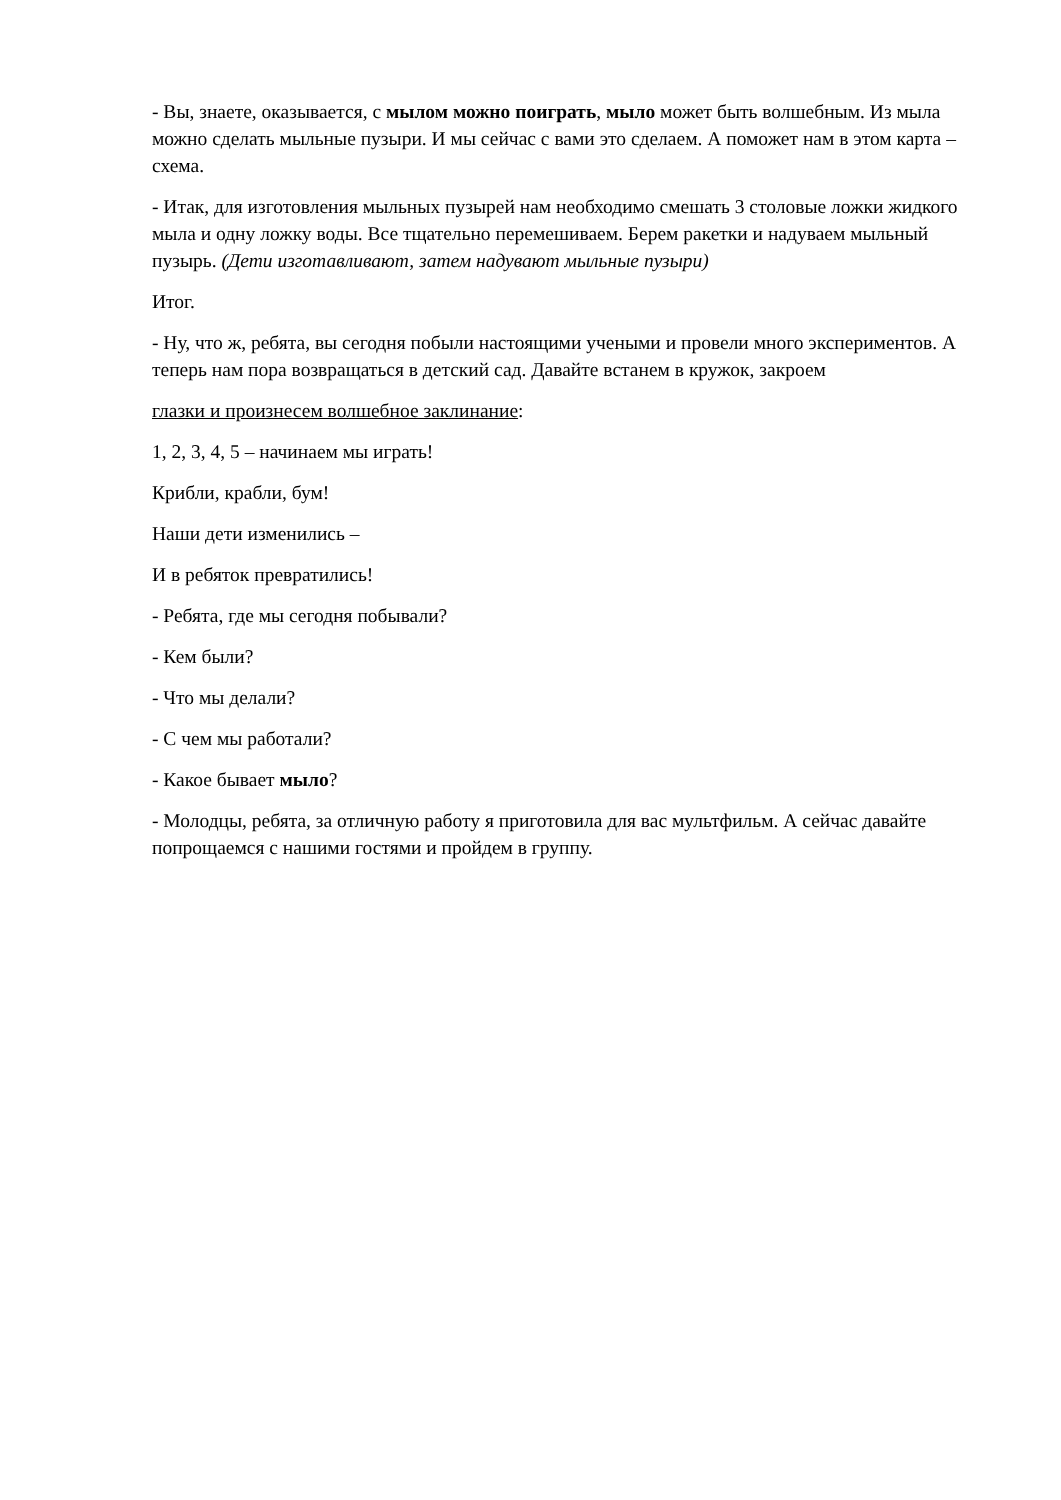- Вы, знаете, оказывается, с мылом можно поиграть, мыло может быть волшебным. Из мыла можно сделать мыльные пузыри. И мы сейчас с вами это сделаем. А поможет нам в этом карта – схема.
- Итак, для изготовления мыльных пузырей нам необходимо смешать 3 столовые ложки жидкого мыла и одну ложку воды. Все тщательно перемешиваем. Берем ракетки и надуваем мыльный пузырь. (Дети изготавливают, затем надувают мыльные пузыри)
Итог.
- Ну, что ж, ребята, вы сегодня побыли настоящими учеными и провели много экспериментов. А теперь нам пора возвращаться в детский сад. Давайте встанем в кружок, закроем
глазки и произнесем волшебное заклинание:
1, 2, 3, 4, 5 – начинаем мы играть!
Крибли, крабли, бум!
Наши дети изменились –
И в ребяток превратились!
- Ребята, где мы сегодня побывали?
- Кем были?
- Что мы делали?
- С чем мы работали?
- Какое бывает мыло?
- Молодцы, ребята, за отличную работу я приготовила для вас мультфильм. А сейчас давайте попрощаемся с нашими гостями и пройдем в группу.